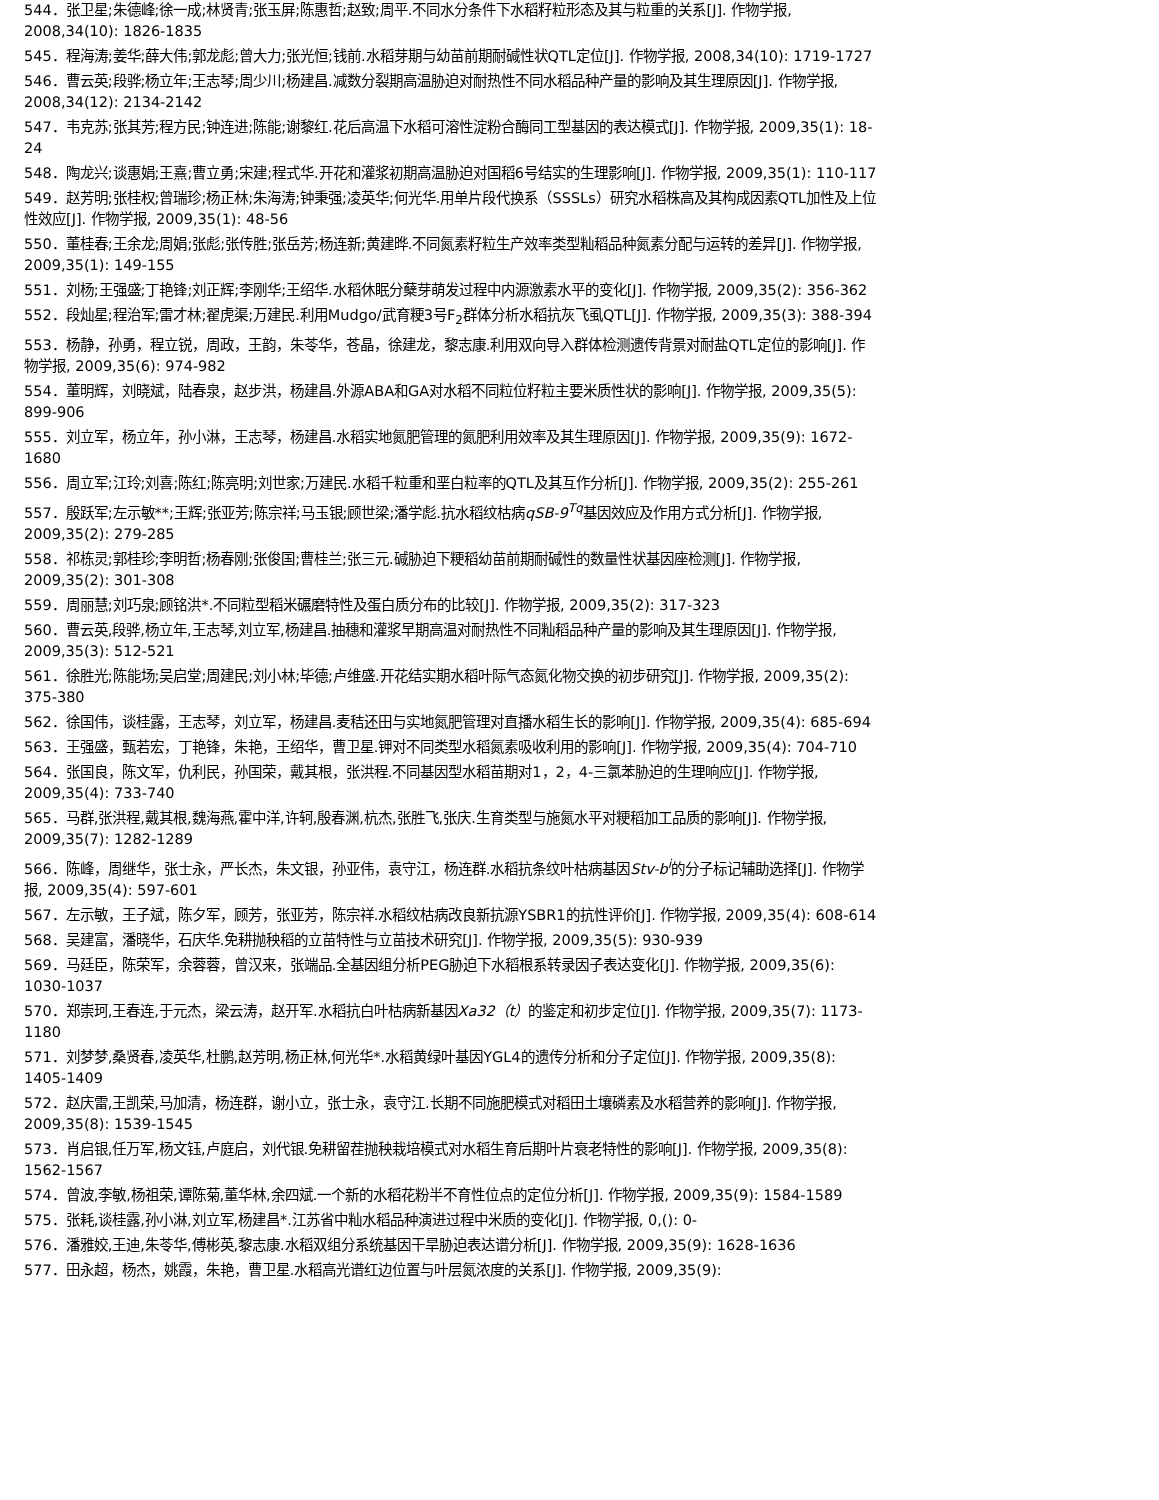544．张卫星;朱德峰;徐一成;林贤青;张玉屏;陈惠哲;赵致;周平.不同水分条件下水稻籽粒形态及其与粒重的关系[J]. 作物学报, 2008,34(10): 1826-1835
545．程海涛;姜华;薛大伟;郭龙彪;曾大力;张光恒;钱前.水稻芽期与幼苗前期耐碱性状QTL定位[J]. 作物学报, 2008,34(10): 1719-1727
546．曹云英;段骅;杨立年;王志琴;周少川;杨建昌.减数分裂期高温胁迫对耐热性不同水稻品种产量的影响及其生理原因[J]. 作物学报, 2008,34(12): 2134-2142
547．韦克苏;张其芳;程方民;钟连进;陈能;谢黎红.花后高温下水稻可溶性淀粉合酶同工型基因的表达模式[J]. 作物学报, 2009,35(1): 18-24
548．陶龙兴;谈惠娟;王熹;曹立勇;宋建;程式华.开花和灌浆初期高温胁迫对国稻6号结实的生理影响[J]. 作物学报, 2009,35(1): 110-117
549．赵芳明;张桂权;曾瑞珍;杨正林;朱海涛;钟秉强;凌英华;何光华.用单片段代换系（SSSLs）研究水稻株高及其构成因素QTL加性及上位性效应[J]. 作物学报, 2009,35(1): 48-56
550．董桂春;王余龙;周娟;张彪;张传胜;张岳芳;杨连新;黄建晔.不同氮素籽粒生产效率类型籼稻品种氮素分配与运转的差异[J]. 作物学报, 2009,35(1): 149-155
551．刘杨;王强盛;丁艳锋;刘正辉;李刚华;王绍华.水稻休眠分蘖芽萌发过程中内源激素水平的变化[J]. 作物学报, 2009,35(2): 356-362
552．段灿星;程治军;雷才林;翟虎渠;万建民.利用Mudgo/武育粳3号F<sub>2</sub>群体分析水稻抗灰飞虱QTL[J]. 作物学报, 2009,35(3): 388-394
553．杨静，孙勇，程立锐，周政，王韵，朱苓华，苍晶，徐建龙，黎志康.利用双向导入群体检测遗传背景对耐盐QTL定位的影响[J]. 作物学报, 2009,35(6): 974-982
554．董明辉，刘晓斌，陆春泉，赵步洪，杨建昌.外源ABA和GA对水稻不同粒位籽粒主要米质性状的影响[J]. 作物学报, 2009,35(5): 899-906
555．刘立军，杨立年，孙小淋，王志琴，杨建昌.水稻实地氮肥管理的氮肥利用效率及其生理原因[J]. 作物学报, 2009,35(9): 1672-1680
556．周立军;江玲;刘喜;陈红;陈亮明;刘世家;万建民.水稻千粒重和垩白粒率的QTL及其互作分析[J]. 作物学报, 2009,35(2): 255-261
557．殷跃军;左示敏**;王辉;张亚芳;陈宗祥;马玉银;顾世梁;潘学彪.抗水稻纹枯病qSB-9<sup>Tq</sup>基因效应及作用方式分析[J]. 作物学报, 2009,35(2): 279-285
558．祁栋灵;郭桂珍;李明哲;杨春刚;张俊国;曹桂兰;张三元.碱胁迫下粳稻幼苗前期耐碱性的数量性状基因座检测[J]. 作物学报, 2009,35(2): 301-308
559．周丽慧;刘巧泉;顾铭洪*.不同粒型稻米碾磨特性及蛋白质分布的比较[J]. 作物学报, 2009,35(2): 317-323
560．曹云英,段骅,杨立年,王志琴,刘立军,杨建昌.抽穗和灌浆早期高温对耐热性不同籼稻品种产量的影响及其生理原因[J]. 作物学报, 2009,35(3): 512-521
561．徐胜光;陈能场;吴启堂;周建民;刘小林;毕德;卢维盛.开花结实期水稻叶际气态氮化物交换的初步研究[J]. 作物学报, 2009,35(2): 375-380
562．徐国伟，谈桂露，王志琴，刘立军，杨建昌.麦秸还田与实地氮肥管理对直播水稻生长的影响[J]. 作物学报, 2009,35(4): 685-694
563．王强盛，甄若宏，丁艳锋，朱艳，王绍华，曹卫星.钾对不同类型水稻氮素吸收利用的影响[J]. 作物学报, 2009,35(4): 704-710
564．张国良，陈文军，仇利民，孙国荣，戴其根，张洪程.不同基因型水稻苗期对1，2，4-三氯苯胁迫的生理响应[J]. 作物学报, 2009,35(4): 733-740
565．马群,张洪程,戴其根,魏海燕,霍中洋,许轲,殷春渊,杭杰,张胜飞,张庆.生育类型与施氮水平对粳稻加工品质的影响[J]. 作物学报, 2009,35(7): 1282-1289
566．陈峰，周继华，张士永，严长杰，朱文银，孙亚伟，袁守江，杨连群.水稻抗条纹叶枯病基因Stv-b<sup>i</sup>的分子标记辅助选择[J]. 作物学报, 2009,35(4): 597-601
567．左示敏，王子斌，陈夕军，顾芳，张亚芳，陈宗祥.水稻纹枯病改良新抗源YSBR1的抗性评价[J]. 作物学报, 2009,35(4): 608-614
568．吴建富，潘晓华，石庆华.免耕抛秧稻的立苗特性与立苗技术研究[J]. 作物学报, 2009,35(5): 930-939
569．马廷臣，陈荣军，余蓉蓉，曾汉来，张端品.全基因组分析PEG胁迫下水稻根系转录因子表达变化[J]. 作物学报, 2009,35(6): 1030-1037
570．郑崇珂,王春连,于元杰，梁云涛，赵开军.水稻抗白叶枯病新基因Xa32（t）的鉴定和初步定位[J]. 作物学报, 2009,35(7): 1173-1180
571．刘梦梦,桑贤春,凌英华,杜鹏,赵芳明,杨正林,何光华*.水稻黄绿叶基因YGL4的遗传分析和分子定位[J]. 作物学报, 2009,35(8): 1405-1409
572．赵庆雷,王凯荣,马加清，杨连群，谢小立，张士永，袁守江.长期不同施肥模式对稻田土壤磷素及水稻营养的影响[J]. 作物学报, 2009,35(8): 1539-1545
573．肖启银,任万军,杨文钰,卢庭启，刘代银.免耕留茬抛秧栽培模式对水稻生育后期叶片衰老特性的影响[J]. 作物学报, 2009,35(8): 1562-1567
574．曾波,李敏,杨祖荣,谭陈菊,董华林,余四斌.一个新的水稻花粉半不育性位点的定位分析[J]. 作物学报, 2009,35(9): 1584-1589
575．张耗,谈桂露,孙小淋,刘立军,杨建昌*.江苏省中籼水稻品种演进过程中米质的变化[J]. 作物学报, 0,(): 0-
576．潘雅姣,王迪,朱苓华,傅彬英,黎志康.水稻双组分系统基因干旱胁迫表达谱分析[J]. 作物学报, 2009,35(9): 1628-1636
577．田永超，杨杰，姚霞，朱艳，曹卫星.水稻高光谱红边位置与叶层氮浓度的关系[J]. 作物学报, 2009,35(9):